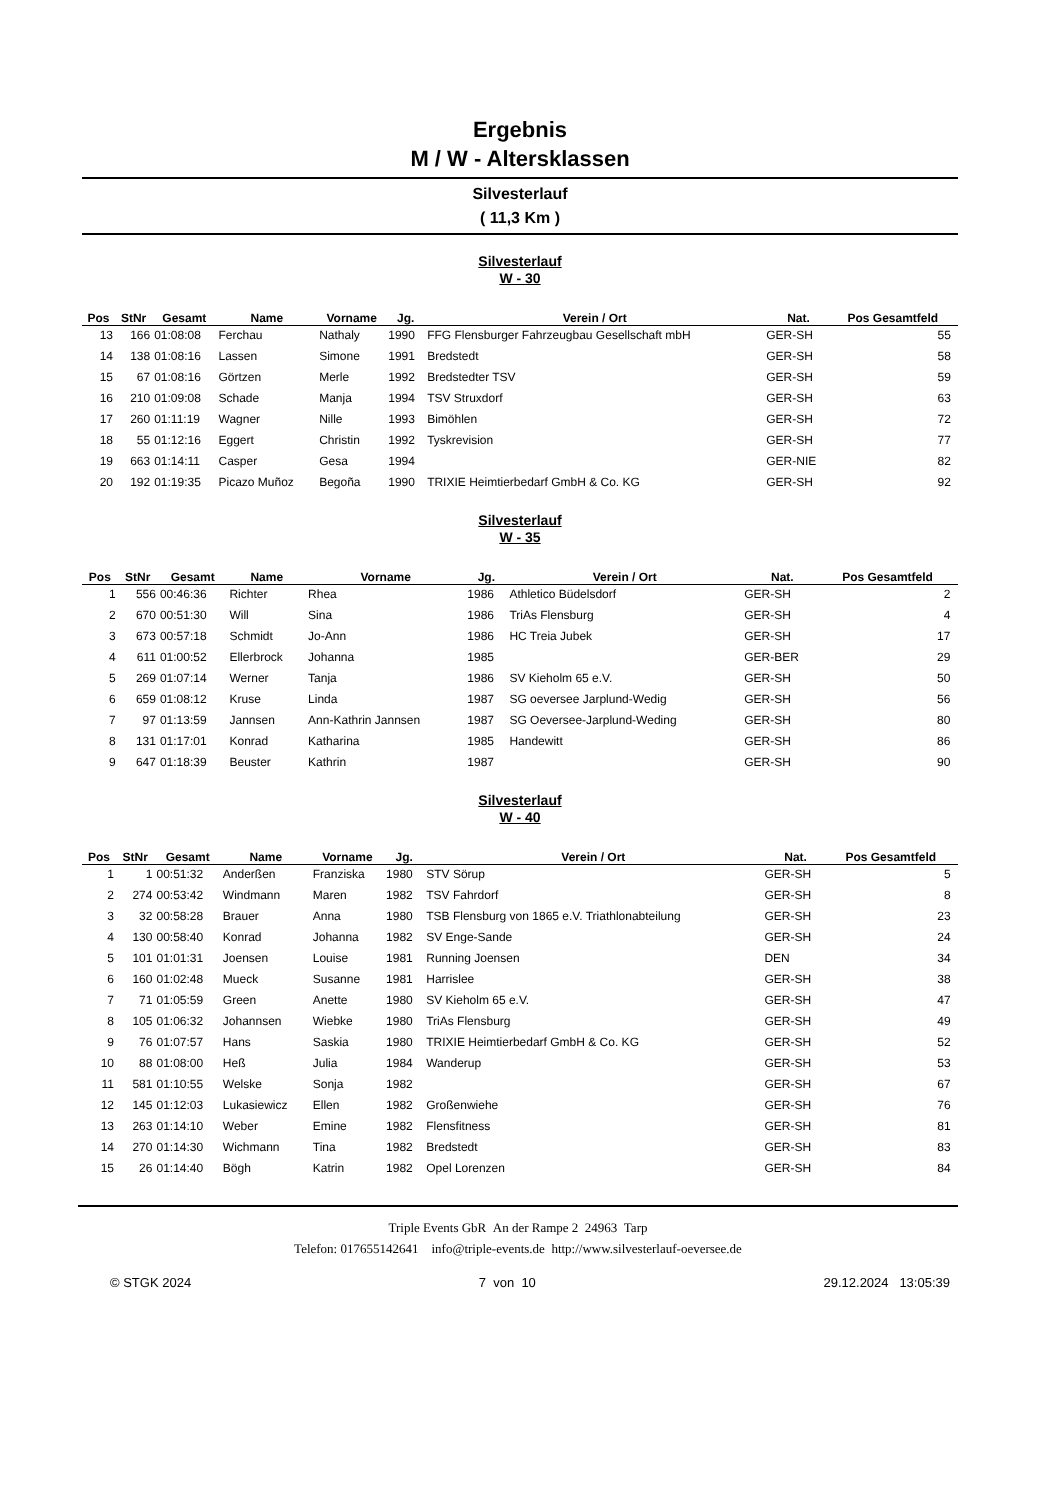Ergebnis
M / W - Altersklassen
Silvesterlauf
( 11,3 Km )
Silvesterlauf
W - 30
| Pos | StNr | Gesamt | Name | Vorname | Jg. | Verein / Ort | Nat. | Pos Gesamtfeld | |
| --- | --- | --- | --- | --- | --- | --- | --- | --- | --- |
| 13 | 166 | 01:08:08 | Ferchau | Nathaly | 1990 | FFG Flensburger Fahrzeugbau Gesellschaft mbH | GER-SH | 55 | |
| 14 | 138 | 01:08:16 | Lassen | Simone | 1991 | Bredstedt | GER-SH | 58 | |
| 15 | 67 | 01:08:16 | Görtzen | Merle | 1992 | Bredstedter TSV | GER-SH | 59 | |
| 16 | 210 | 01:09:08 | Schade | Manja | 1994 | TSV Struxdorf | GER-SH | 63 | |
| 17 | 260 | 01:11:19 | Wagner | Nille | 1993 | Bimöhlen | GER-SH | 72 | |
| 18 | 55 | 01:12:16 | Eggert | Christin | 1992 | Tyskrevision | GER-SH | 77 | |
| 19 | 663 | 01:14:11 | Casper | Gesa | 1994 | | GER-NIE | 82 | |
| 20 | 192 | 01:19:35 | Picazo Muñoz | Begoña | 1990 | TRIXIE Heimtierbedarf GmbH & Co. KG | GER-SH | 92 | |
Silvesterlauf
W - 35
| Pos | StNr | Gesamt | Name | Vorname | Jg. | Verein / Ort | Nat. | Pos Gesamtfeld | |
| --- | --- | --- | --- | --- | --- | --- | --- | --- | --- |
| 1 | 556 | 00:46:36 | Richter | Rhea | 1986 | Athletico Büdelsdorf | GER-SH | 2 | |
| 2 | 670 | 00:51:30 | Will | Sina | 1986 | TriAs Flensburg | GER-SH | 4 | |
| 3 | 673 | 00:57:18 | Schmidt | Jo-Ann | 1986 | HC Treia Jubek | GER-SH | 17 | |
| 4 | 611 | 01:00:52 | Ellerbrock | Johanna | 1985 | | GER-BER | 29 | |
| 5 | 269 | 01:07:14 | Werner | Tanja | 1986 | SV Kieholm 65 e.V. | GER-SH | 50 | |
| 6 | 659 | 01:08:12 | Kruse | Linda | 1987 | SG oeversee Jarplund-Wedig | GER-SH | 56 | |
| 7 | 97 | 01:13:59 | Jannsen | Ann-Kathrin Jannsen | 1987 | SG Oeversee-Jarplund-Weding | GER-SH | 80 | |
| 8 | 131 | 01:17:01 | Konrad | Katharina | 1985 | Handewitt | GER-SH | 86 | |
| 9 | 647 | 01:18:39 | Beuster | Kathrin | 1987 | | GER-SH | 90 | |
Silvesterlauf
W - 40
| Pos | StNr | Gesamt | Name | Vorname | Jg. | Verein / Ort | Nat. | Pos Gesamtfeld | |
| --- | --- | --- | --- | --- | --- | --- | --- | --- | --- |
| 1 | 1 | 00:51:32 | Anderßen | Franziska | 1980 | STV Sörup | GER-SH | 5 | |
| 2 | 274 | 00:53:42 | Windmann | Maren | 1982 | TSV Fahrdorf | GER-SH | 8 | |
| 3 | 32 | 00:58:28 | Brauer | Anna | 1980 | TSB Flensburg von 1865 e.V. Triathlonabteilung | GER-SH | 23 | |
| 4 | 130 | 00:58:40 | Konrad | Johanna | 1982 | SV Enge-Sande | GER-SH | 24 | |
| 5 | 101 | 01:01:31 | Joensen | Louise | 1981 | Running Joensen | DEN | 34 | |
| 6 | 160 | 01:02:48 | Mueck | Susanne | 1981 | Harrislee | GER-SH | 38 | |
| 7 | 71 | 01:05:59 | Green | Anette | 1980 | SV Kieholm 65 e.V. | GER-SH | 47 | |
| 8 | 105 | 01:06:32 | Johannsen | Wiebke | 1980 | TriAs Flensburg | GER-SH | 49 | |
| 9 | 76 | 01:07:57 | Hans | Saskia | 1980 | TRIXIE Heimtierbedarf GmbH & Co. KG | GER-SH | 52 | |
| 10 | 88 | 01:08:00 | Heß | Julia | 1984 | Wanderup | GER-SH | 53 | |
| 11 | 581 | 01:10:55 | Welske | Sonja | 1982 | | GER-SH | 67 | |
| 12 | 145 | 01:12:03 | Lukasiewicz | Ellen | 1982 | Großenwiehe | GER-SH | 76 | |
| 13 | 263 | 01:14:10 | Weber | Emine | 1982 | Flensfitness | GER-SH | 81 | |
| 14 | 270 | 01:14:30 | Wichmann | Tina | 1982 | Bredstedt | GER-SH | 83 | |
| 15 | 26 | 01:14:40 | Bögh | Katrin | 1982 | Opel Lorenzen | GER-SH | 84 | |
Triple Events GbR An der Rampe 2 24963 Tarp
Telefon: 017655142641 info@triple-events.de http://www.silvesterlauf-oeversee.de
© STGK 2024 7 von 10 29.12.2024 13:05:39